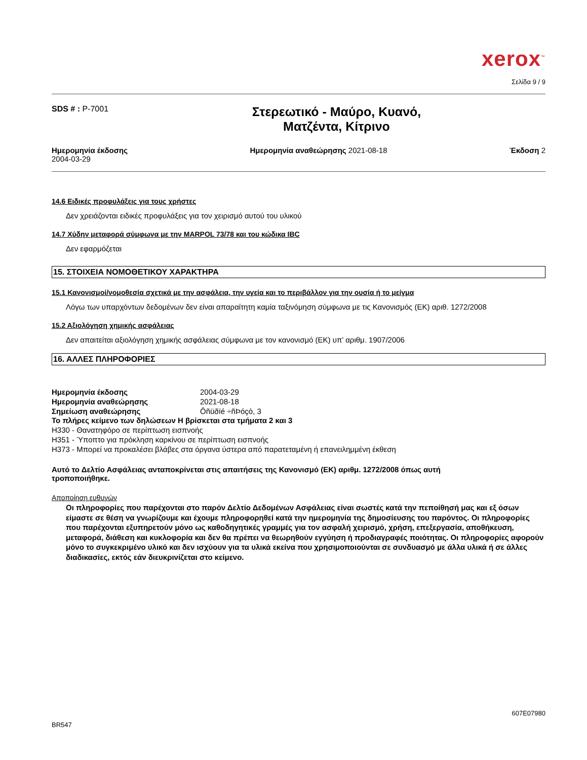xerox<sup>™</sup>
Σελίδα 9 / 9
SDS # : P-7001
Στερεωτικό - Μαύρο, Κυανό,
Ματζέντα, Κίτρινο
Ημερομηνία έκδοσης
2004-03-29
Ημερομηνία αναθεώρησης 2021-08-18
Έκδοση 2
14.6 Ειδικές προφυλάξεις για τους χρήστες
Δεν χρειάζονται ειδικές προφυλάξεις για τον χειρισμό αυτού του υλικού
14.7 Χύδην μεταφορά σύμφωνα με την MARPOL 73/78 και του κώδικα IBC
Δεν εφαρμόζεται
15. ΣΤΟΙΧΕΙΑ ΝΟΜΟΘΕΤΙΚΟΥ ΧΑΡΑΚΤΗΡΑ
15.1 Κανονισμοί/νομοθεσία σχετικά με την ασφάλεια, την υγεία και το περιβάλλον για την ουσία ή το μείγμα
Λόγω των υπαρχόντων δεδομένων δεν είναι απαραίτητη καμία ταξινόμηση σύμφωνα με τις Κανονισμός (ΕΚ) αριθ. 1272/2008
15.2 Αξιολόγηση χημικής ασφάλειας
Δεν απαιτείται αξιολόγηση χημικής ασφάλειας σύμφωνα με τον κανονισμό (ΕΚ) υπ’ αριθμ. 1907/2006
16. ΑΛΛΕΣ ΠΛΗΡΟΦΟΡΙΕΣ
Ημερομηνία έκδοσης 2004-03-29
Ημερομηνία αναθεώρησης 2021-08-18
Σημείωση αναθεώρησης Ôñüðïé ÷ñÞóçò, 3
Το πλήρες κείμενο των δηλώσεων Η βρίσκεται στα τμήματα 2 και 3
H330 - Θανατηφόρο σε περίπτωση εισπνοής
H351 - Ύποπτο για πρόκληση καρκίνου σε περίπτωση εισπνοής
H373 - Μπορεί να προκαλέσει βλάβες στα όργανα ύστερα από παρατεταμένη ή επανειλημμένη έκθεση
Αυτό το Δελτίο Ασφάλειας ανταποκρίνεται στις απαιτήσεις της Κανονισμό (ΕΚ) αριθμ. 1272/2008 όπως αυτή
τροποποιήθηκε.
Αποποίηση ευθυνών
Οι πληροφορίες που παρέχονται στο παρόν Δελτίο Δεδομένων Ασφάλειας είναι σωστές κατά την πεποίθησή μας και εξ όσων είμαστε σε θέση να γνωρίζουμε και έχουμε πληροφορηθεί κατά την ημερομηνία της δημοσίευσης του παρόντος. Οι πληροφορίες που παρέχονται εξυπηρετούν μόνο ως καθοδηγητικές γραμμές για τον ασφαλή χειρισμό, χρήση, επεξεργασία, αποθήκευση, μεταφορά, διάθεση και κυκλοφορία και δεν θα πρέπει να θεωρηθούν εγγύηση ή προδιαγραφές ποιότητας. Οι πληροφορίες αφορούν μόνο το συγκεκριμένο υλικό και δεν ισχύουν για τα υλικά εκείνα που χρησιμοποιούνται σε συνδυασμό με άλλα υλικά ή σε άλλες διαδικασίες, εκτός εάν διευκρινίζεται στο κείμενο.
607E07980
BR547